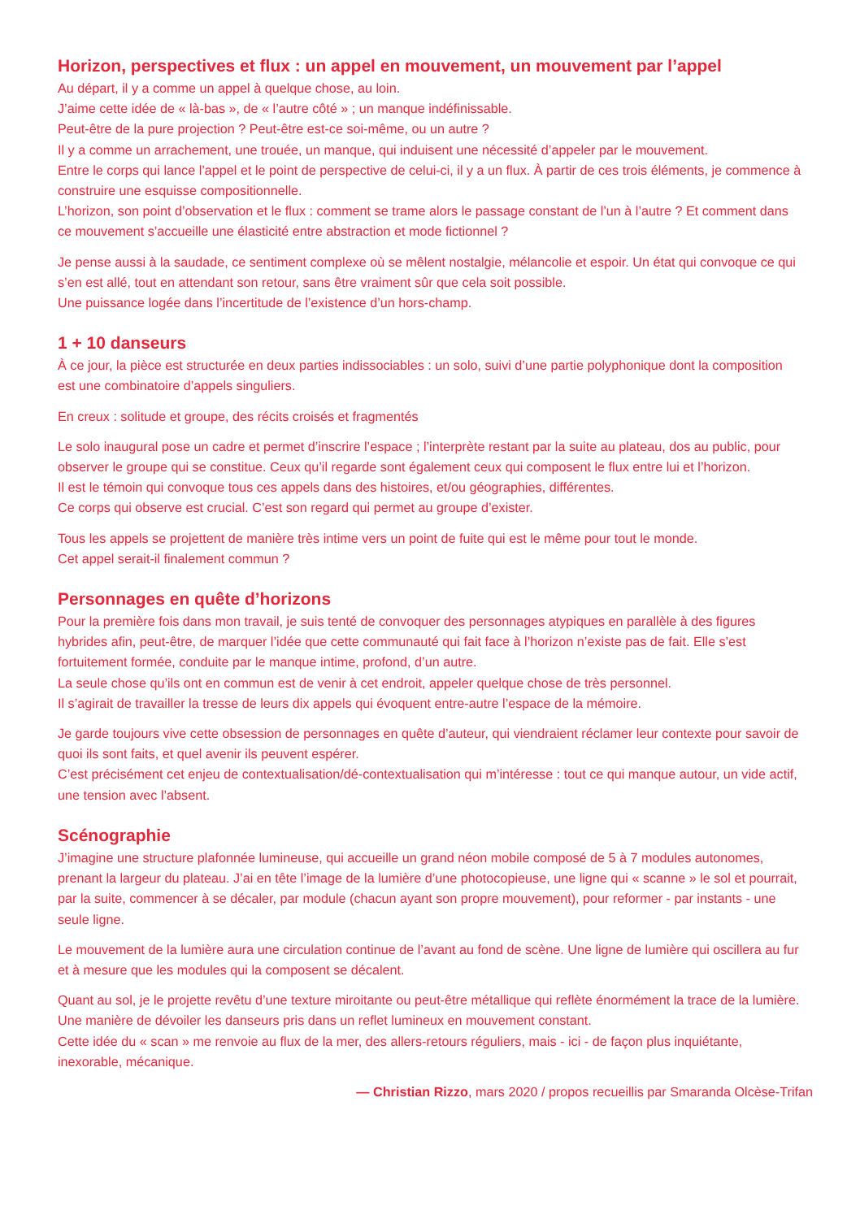Horizon, perspectives et flux : un appel en mouvement, un mouvement par l’appel
Au départ, il y a comme un appel à quelque chose, au loin.
J’aime cette idée de « là-bas », de « l’autre côté » ; un manque indéfinissable.
Peut-être de la pure projection ? Peut-être est-ce soi-même, ou un autre ?
Il y a comme un arrachement, une trouée, un manque, qui induisent une nécessité d’appeler par le mouvement.
Entre le corps qui lance l’appel et le point de perspective de celui-ci, il y a un flux. À partir de ces trois éléments, je commence à construire une esquisse compositionnelle.
L’horizon, son point d’observation et le flux : comment se trame alors le passage constant de l’un à l’autre ? Et comment dans ce mouvement s’accueille une élasticité entre abstraction et mode fictionnel ?
Je pense aussi à la saudade, ce sentiment complexe où se mêlent nostalgie, mélancolie et espoir. Un état qui convoque ce qui s’en est allé, tout en attendant son retour, sans être vraiment sûr que cela soit possible.
Une puissance logée dans l’incertitude de l’existence d’un hors-champ.
1 + 10 danseurs
À ce jour, la pièce est structurée en deux parties indissociables : un solo, suivi d’une partie polyphonique dont la composition est une combinatoire d’appels singuliers.
En creux : solitude et groupe, des récits croisés et fragmentés
Le solo inaugural pose un cadre et permet d’inscrire l’espace ; l’interprète restant par la suite au plateau, dos au public, pour observer le groupe qui se constitue. Ceux qu’il regarde sont également ceux qui composent le flux entre lui et l’horizon.
Il est le témoin qui convoque tous ces appels dans des histoires, et/ou géographies, différentes.
Ce corps qui observe est crucial. C’est son regard qui permet au groupe d’exister.
Tous les appels se projettent de manière très intime vers un point de fuite qui est le même pour tout le monde.
Cet appel serait-il finalement commun ?
Personnages en quête d’horizons
Pour la première fois dans mon travail, je suis tenté de convoquer des personnages atypiques en parallèle à des figures hybrides afin, peut-être, de marquer l’idée que cette communauté qui fait face à l’horizon n’existe pas de fait. Elle s’est fortuitement formée, conduite par le manque intime, profond, d’un autre.
La seule chose qu’ils ont en commun est de venir à cet endroit, appeler quelque chose de très personnel.
Il s’agirait de travailler la tresse de leurs dix appels qui évoquent entre-autre l’espace de la mémoire.
Je garde toujours vive cette obsession de personnages en quête d’auteur, qui viendraient réclamer leur contexte pour savoir de quoi ils sont faits, et quel avenir ils peuvent espérer.
C’est précisément cet enjeu de contextualisation/dé-contextualisation qui m’intéresse : tout ce qui manque autour, un vide actif, une tension avec l’absent.
Scénographie
J’imagine une structure plafonnée lumineuse, qui accueille un grand néon mobile composé de 5 à 7 modules autonomes, prenant la largeur du plateau. J’ai en tête l’image de la lumière d’une photocopieuse, une ligne qui « scanne » le sol et pourrait, par la suite, commencer à se décaler, par module (chacun ayant son propre mouvement), pour reformer - par instants - une seule ligne.
Le mouvement de la lumière aura une circulation continue de l’avant au fond de scène. Une ligne de lumière qui oscillera au fur et à mesure que les modules qui la composent se décalent.
Quant au sol, je le projette revêtu d’une texture miroitante ou peut-être métallique qui reflète énormément la trace de la lumière. Une manière de dévoiler les danseurs pris dans un reflet lumineux en mouvement constant.
Cette idée du « scan » me renvoie au flux de la mer, des allers-retours réguliers, mais - ici - de façon plus inquiétante, inexorable, mécanique.
— Christian Rizzo, mars 2020 / propos recueillis par Smaranda Olcèse-Trifan